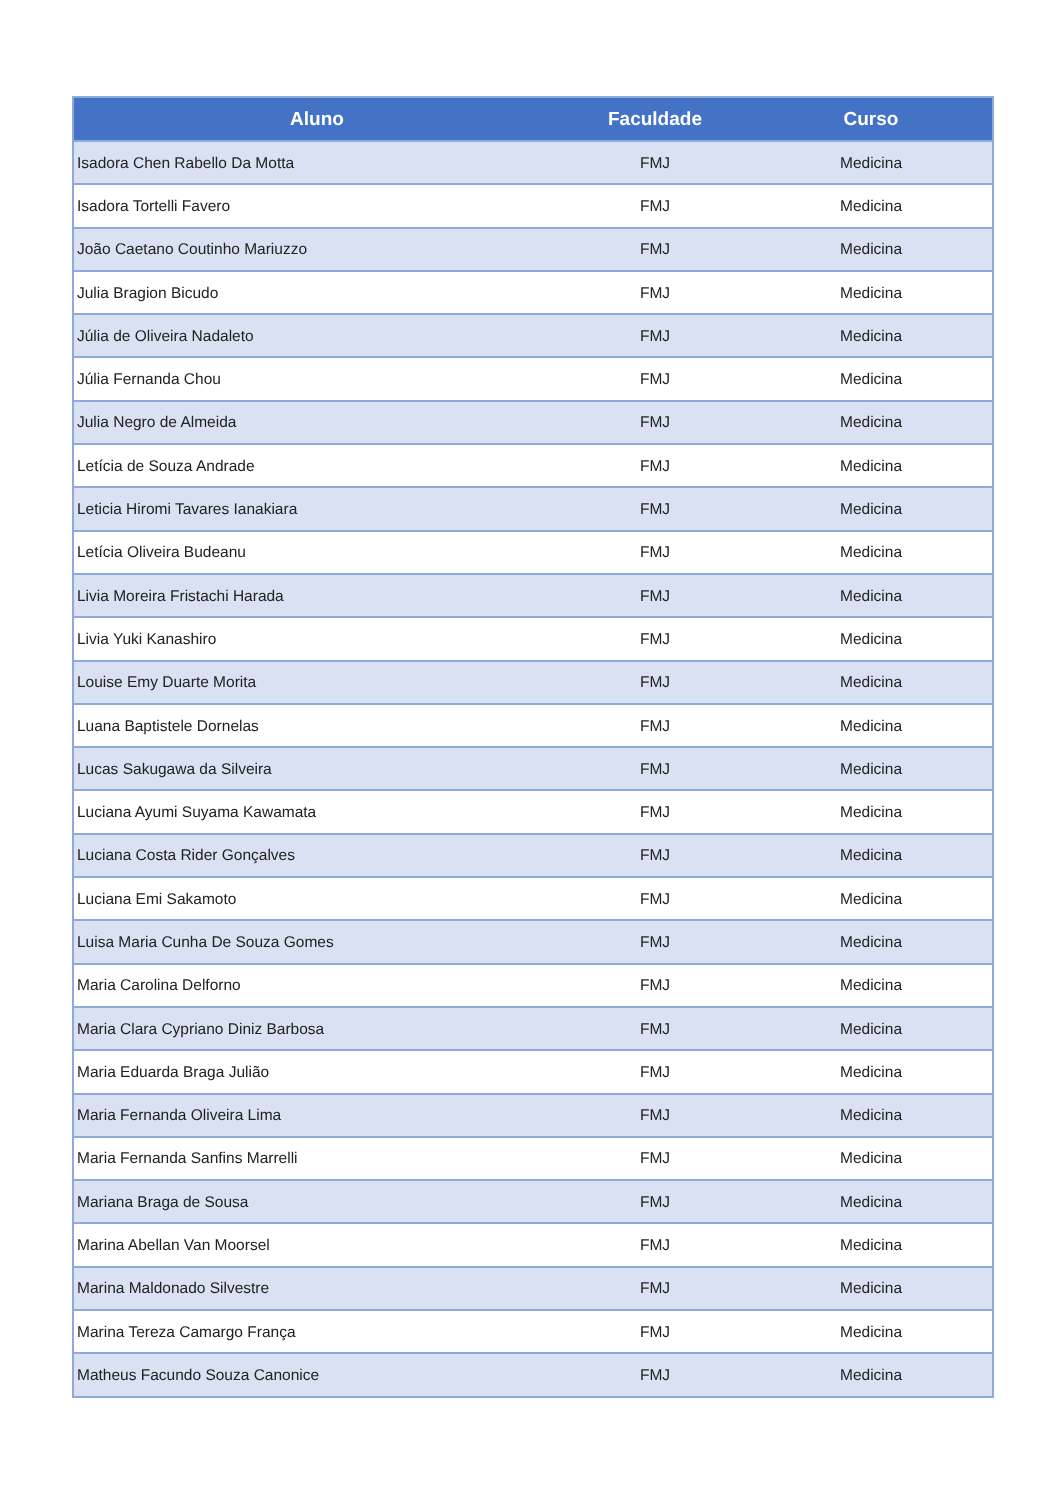| Aluno | Faculdade | Curso |
| --- | --- | --- |
| Isadora Chen Rabello Da Motta | FMJ | Medicina |
| Isadora Tortelli Favero | FMJ | Medicina |
| João Caetano Coutinho Mariuzzo | FMJ | Medicina |
| Julia Bragion Bicudo | FMJ | Medicina |
| Júlia de Oliveira Nadaleto | FMJ | Medicina |
| Júlia Fernanda Chou | FMJ | Medicina |
| Julia Negro de Almeida | FMJ | Medicina |
| Letícia de Souza Andrade | FMJ | Medicina |
| Leticia Hiromi Tavares Ianakiara | FMJ | Medicina |
| Letícia Oliveira Budeanu | FMJ | Medicina |
| Livia Moreira Fristachi Harada | FMJ | Medicina |
| Livia Yuki Kanashiro | FMJ | Medicina |
| Louise Emy Duarte Morita | FMJ | Medicina |
| Luana Baptistele Dornelas | FMJ | Medicina |
| Lucas Sakugawa da Silveira | FMJ | Medicina |
| Luciana Ayumi Suyama Kawamata | FMJ | Medicina |
| Luciana Costa Rider Gonçalves | FMJ | Medicina |
| Luciana Emi Sakamoto | FMJ | Medicina |
| Luisa Maria Cunha De Souza Gomes | FMJ | Medicina |
| Maria Carolina Delforno | FMJ | Medicina |
| Maria Clara Cypriano Diniz Barbosa | FMJ | Medicina |
| Maria Eduarda Braga Julião | FMJ | Medicina |
| Maria Fernanda Oliveira Lima | FMJ | Medicina |
| Maria Fernanda Sanfins Marrelli | FMJ | Medicina |
| Mariana Braga de Sousa | FMJ | Medicina |
| Marina Abellan Van Moorsel | FMJ | Medicina |
| Marina Maldonado Silvestre | FMJ | Medicina |
| Marina Tereza Camargo França | FMJ | Medicina |
| Matheus Facundo Souza Canonice | FMJ | Medicina |